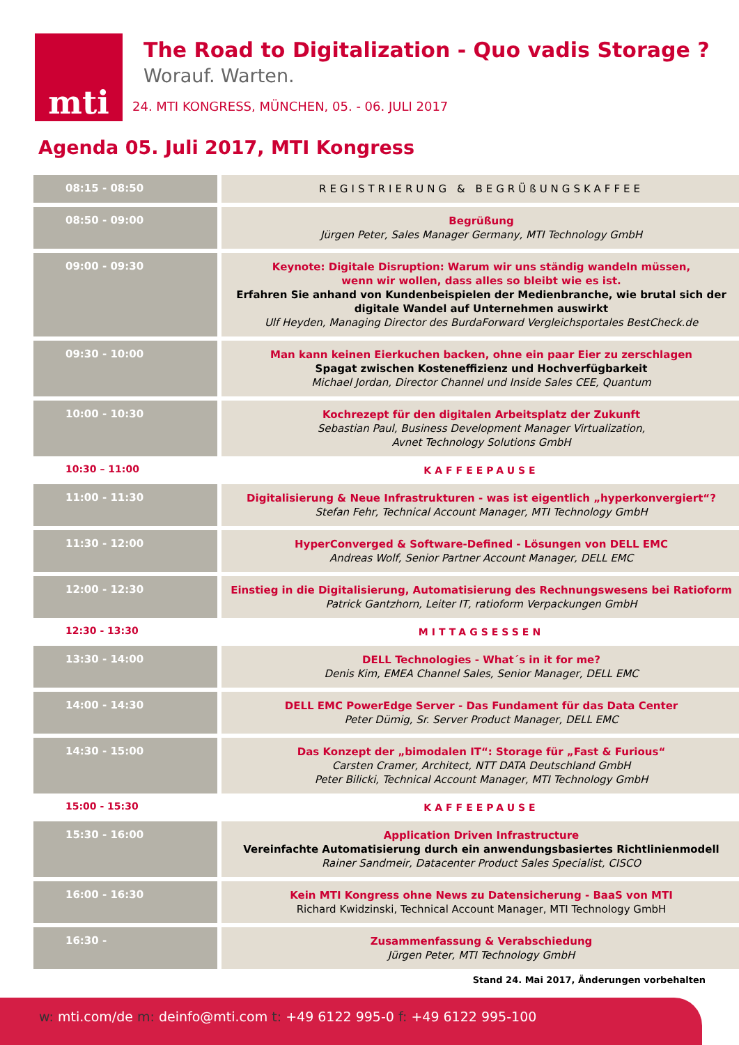mti
The Road to Digitalization - Quo vadis Storage ?
Worauf. Warten.
24. MTI KONGRESS, MÜNCHEN, 05. - 06. JULI 2017
Agenda 05. Juli 2017, MTI Kongress
| 08:15 - 08:50 | REGISTRIERUNG & BEGRÜßUNGSKAFFEE |
| 08:50 - 09:00 | Begrüßung Jürgen Peter, Sales Manager Germany, MTI Technology GmbH |
| 09:00 - 09:30 | Keynote: Digitale Disruption: Warum wir uns ständig wandeln müssen, wenn wir wollen, dass alles so bleibt wie es ist. Erfahren Sie anhand von Kundenbeispielen der Medienbranche, wie brutal sich der digitale Wandel auf Unternehmen auswirkt Ulf Heyden, Managing Director des BurdaForward Vergleichsportales BestCheck.de |
| 09:30 - 10:00 | Man kann keinen Eierkuchen backen, ohne ein paar Eier zu zerschlagen Spagat zwischen Kosteneffizienz und Hochverfügbarkeit Michael Jordan, Director Channel und Inside Sales CEE, Quantum |
| 10:00 - 10:30 | Kochrezept für den digitalen Arbeitsplatz der Zukunft Sebastian Paul, Business Development Manager Virtualization, Avnet Technology Solutions GmbH |
| 10:30 – 11:00 | KAFFEEPAUSE |
| 11:00 - 11:30 | Digitalisierung & Neue Infrastrukturen - was ist eigentlich „hyperkonvergiert“? Stefan Fehr, Technical Account Manager, MTI Technology GmbH |
| 11:30 - 12:00 | HyperConverged & Software-Defined - Lösungen von DELL EMC Andreas Wolf, Senior Partner Account Manager, DELL EMC |
| 12:00 - 12:30 | Einstieg in die Digitalisierung, Automatisierung des Rechnungswesens bei Ratioform Patrick Gantzhorn, Leiter IT, ratioform Verpackungen GmbH |
| 12:30 - 13:30 | MITTAGSESSEN |
| 13:30 - 14:00 | DELL Technologies - What´s in it for me? Denis Kim, EMEA Channel Sales, Senior Manager, DELL EMC |
| 14:00 - 14:30 | DELL EMC PowerEdge Server - Das Fundament für das Data Center Peter Dümig, Sr. Server Product Manager, DELL EMC |
| 14:30 - 15:00 | Das Konzept der „bimodalen IT“: Storage für „Fast & Furious“ Carsten Cramer, Architect, NTT DATA Deutschland GmbH Peter Bilicki, Technical Account Manager, MTI Technology GmbH |
| 15:00 - 15:30 | KAFFEEPAUSE |
| 15:30 - 16:00 | Application Driven Infrastructure Vereinfachte Automatisierung durch ein anwendungsbasiertes Richtlinienmodell Rainer Sandmeir, Datacenter Product Sales Specialist, CISCO |
| 16:00 - 16:30 | Kein MTI Kongress ohne News zu Datensicherung - BaaS von MTI Richard Kwidzinski, Technical Account Manager, MTI Technology GmbH |
| 16:30 - | Zusammenfassung & Verabschiedung Jürgen Peter, MTI Technology GmbH |
Stand 24. Mai 2017, Änderungen vorbehalten
w: mti.com/de m: deinfo@mti.com t: +49 6122 995-0 f: +49 6122 995-100